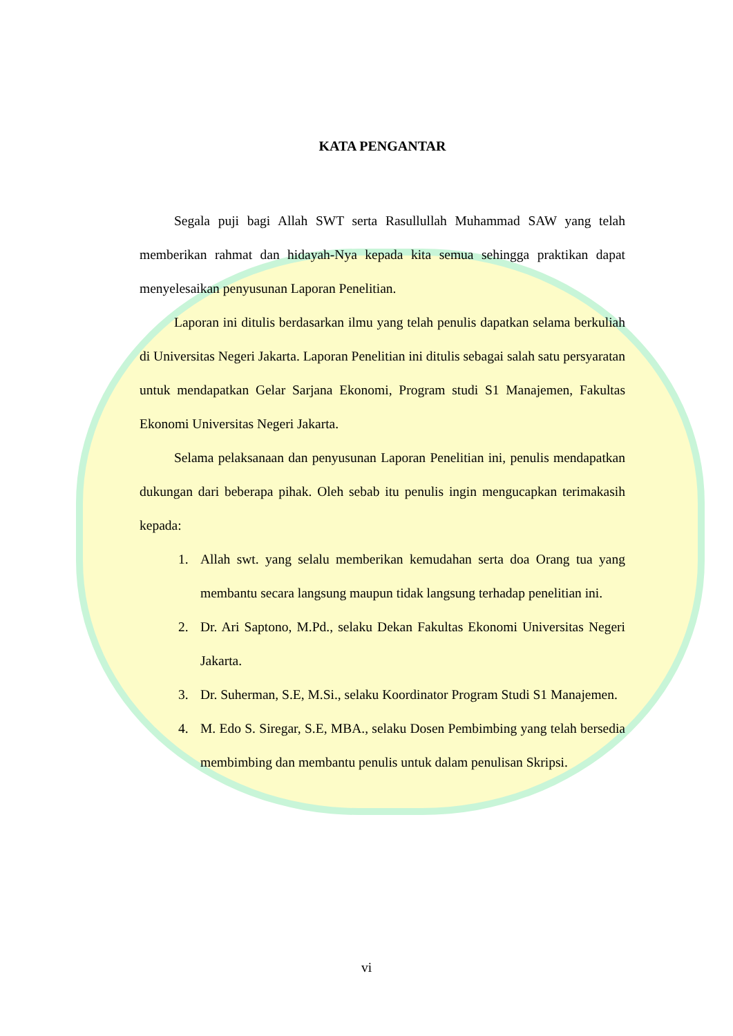KATA PENGANTAR
Segala puji bagi Allah SWT serta Rasullullah Muhammad SAW yang telah memberikan rahmat dan hidayah-Nya kepada kita semua sehingga praktikan dapat menyelesaikan penyusunan Laporan Penelitian.
Laporan ini ditulis berdasarkan ilmu yang telah penulis dapatkan selama berkuliah di Universitas Negeri Jakarta. Laporan Penelitian ini ditulis sebagai salah satu persyaratan untuk mendapatkan Gelar Sarjana Ekonomi, Program studi S1 Manajemen, Fakultas Ekonomi Universitas Negeri Jakarta.
Selama pelaksanaan dan penyusunan Laporan Penelitian ini, penulis mendapatkan dukungan dari beberapa pihak. Oleh sebab itu penulis ingin mengucapkan terimakasih kepada:
1. Allah swt. yang selalu memberikan kemudahan serta doa Orang tua yang membantu secara langsung maupun tidak langsung terhadap penelitian ini.
2. Dr. Ari Saptono, M.Pd., selaku Dekan Fakultas Ekonomi Universitas Negeri Jakarta.
3. Dr. Suherman, S.E, M.Si., selaku Koordinator Program Studi S1 Manajemen.
4. M. Edo S. Siregar, S.E, MBA., selaku Dosen Pembimbing yang telah bersedia membimbing dan membantu penulis untuk dalam penulisan Skripsi.
vi